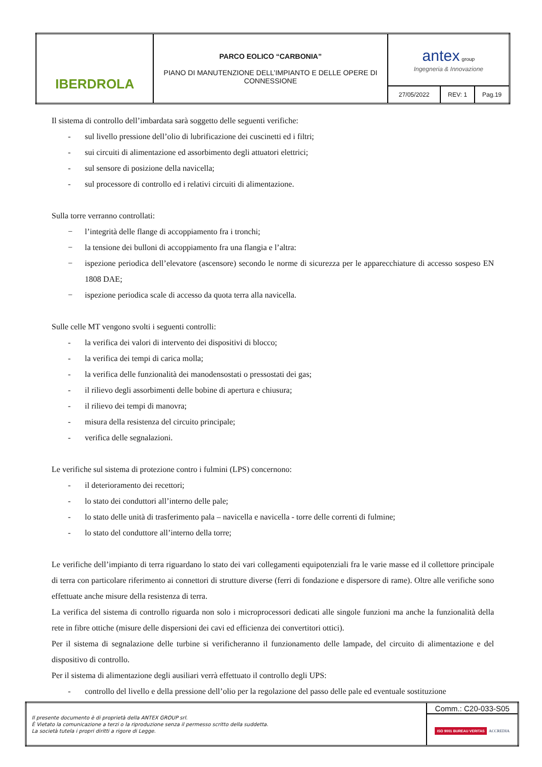| IBERDROLA | PARCO EOLICO “CARBONIA” PIANO DI MANUTENZIONE DELL’IMPIANTO E DELLE OPERE DI CONNESSIONE | antex group Ingegneria & Innovazione | | |
| | | 27/05/2022 | REV: 1 | Pag.19 |
Il sistema di controllo dell’imbardata sarà soggetto delle seguenti verifiche:
- sul livello pressione dell’olio di lubrificazione dei cuscinetti ed i filtri;
- sui circuiti di alimentazione ed assorbimento degli attuatori elettrici;
- sul sensore di posizione della navicella;
- sul processore di controllo ed i relativi circuiti di alimentazione.
Sulla torre verranno controllati:
− l’integrità delle flange di accoppiamento fra i tronchi;
− la tensione dei bulloni di accoppiamento fra una flangia e l’altra:
− ispezione periodica dell’elevatore (ascensore) secondo le norme di sicurezza per le apparecchiature di accesso sospeso EN 1808 DAE;
− ispezione periodica scale di accesso da quota terra alla navicella.
Sulle celle MT vengono svolti i seguenti controlli:
- la verifica dei valori di intervento dei dispositivi di blocco;
- la verifica dei tempi di carica molla;
- la verifica delle funzionalità dei manodensostati o pressostati dei gas;
- il rilievo degli assorbimenti delle bobine di apertura e chiusura;
- il rilievo dei tempi di manovra;
- misura della resistenza del circuito principale;
- verifica delle segnalazioni.
Le verifiche sul sistema di protezione contro i fulmini (LPS) concernono:
- il deterioramento dei recettori;
- lo stato dei conduttori all’interno delle pale;
- lo stato delle unità di trasferimento pala – navicella e navicella - torre delle correnti di fulmine;
- lo stato del conduttore all’interno della torre;
Le verifiche dell’impianto di terra riguardano lo stato dei vari collegamenti equipotenziali fra le varie masse ed il collettore principale di terra con particolare riferimento ai connettori di strutture diverse (ferri di fondazione e dispersore di rame). Oltre alle verifiche sono effettuate anche misure della resistenza di terra.
La verifica del sistema di controllo riguarda non solo i microprocessori dedicati alle singole funzioni ma anche la funzionalità della rete in fibre ottiche (misure delle dispersioni dei cavi ed efficienza dei convertitori ottici).
Per il sistema di segnalazione delle turbine si verificheranno il funzionamento delle lampade, del circuito di alimentazione e del dispositivo di controllo.
Per il sistema di alimentazione degli ausiliari verrà effettuato il controllo degli UPS:
- controllo del livello e della pressione dell’olio per la regolazione del passo delle pale ed eventuale sostituzione
| Il presente documento è di proprietà della ANTEX GROUP srl. È Vietato la comunicazione a terzi o la riproduzione senza il permesso scritto della suddetta. La società tutela i propri diritti a rigore di Legge. | Comm.: C20-033-S05 |
| | ISO 9001 BUREAU VERITAS ACCREDIA |